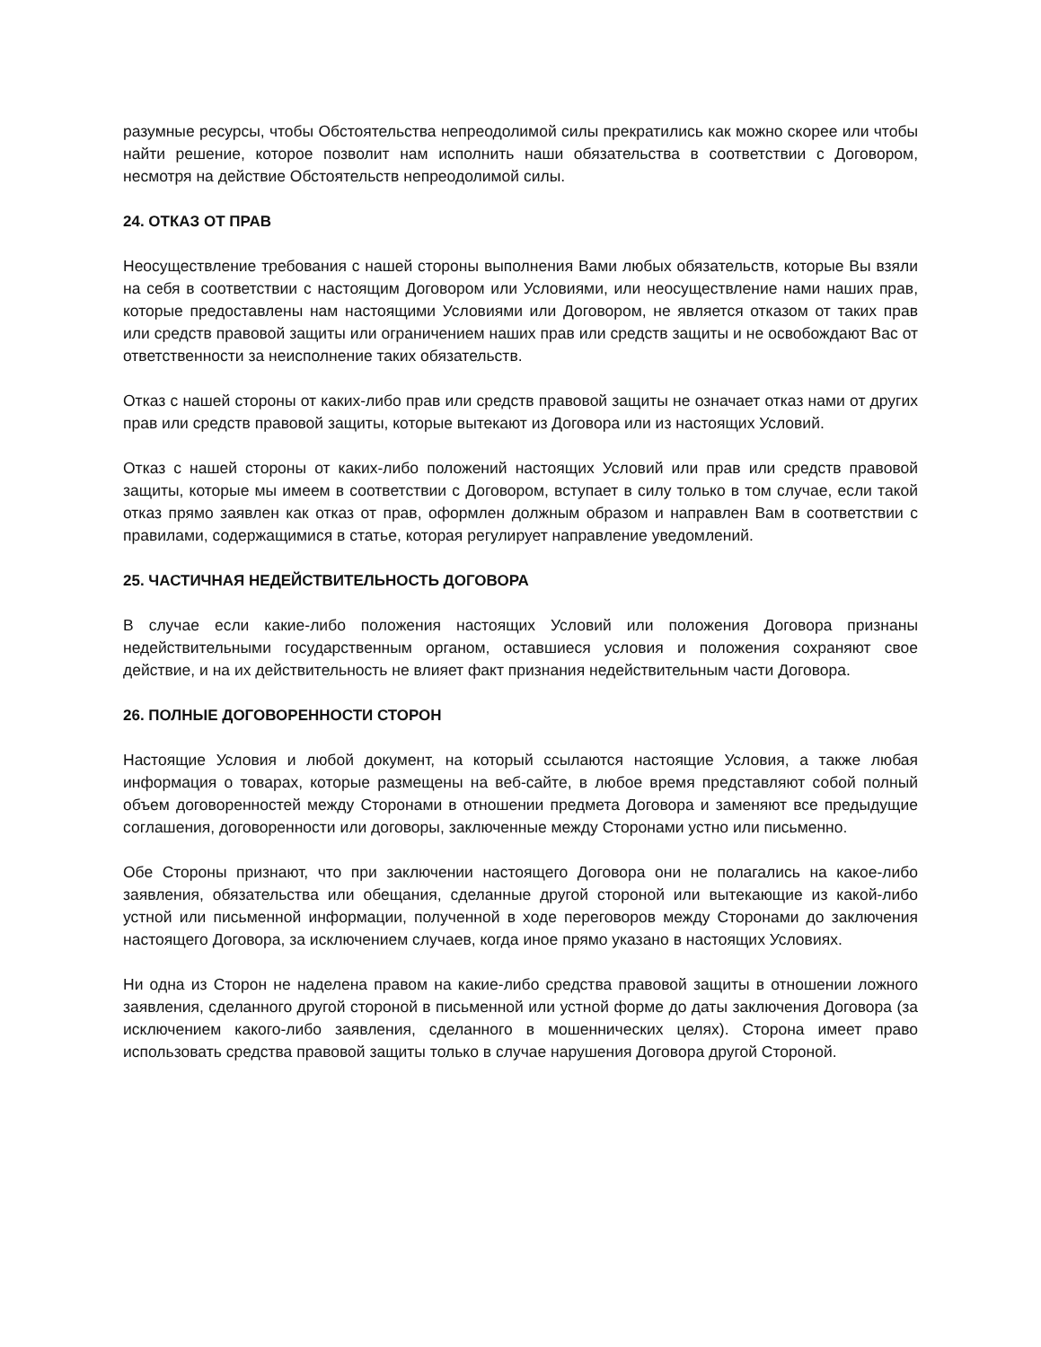разумные ресурсы, чтобы Обстоятельства непреодолимой силы прекратились как можно скорее или чтобы найти решение, которое позволит нам исполнить наши обязательства в соответствии с Договором, несмотря на действие Обстоятельств непреодолимой силы.
24. ОТКАЗ ОТ ПРАВ
Неосуществление требования с нашей стороны выполнения Вами любых обязательств, которые Вы взяли на себя в соответствии с настоящим Договором или Условиями, или неосуществление нами наших прав, которые предоставлены нам настоящими Условиями или Договором, не является отказом от таких прав или средств правовой защиты или ограничением наших прав или средств защиты и не освобождают Вас от ответственности за неисполнение таких обязательств.
Отказ с нашей стороны от каких-либо прав или средств правовой защиты не означает отказ нами от других прав или средств правовой защиты, которые вытекают из Договора или из настоящих Условий.
Отказ с нашей стороны от каких-либо положений настоящих Условий или прав или средств правовой защиты, которые мы имеем в соответствии с Договором, вступает в силу только в том случае, если такой отказ прямо заявлен как отказ от прав, оформлен должным образом и направлен Вам в соответствии с правилами, содержащимися в статье, которая регулирует направление уведомлений.
25. ЧАСТИЧНАЯ НЕДЕЙСТВИТЕЛЬНОСТЬ ДОГОВОРА
В случае если какие-либо положения настоящих Условий или положения Договора признаны недействительными государственным органом, оставшиеся условия и положения сохраняют свое действие, и на их действительность не влияет факт признания недействительным части Договора.
26. ПОЛНЫЕ ДОГОВОРЕННОСТИ СТОРОН
Настоящие Условия и любой документ, на который ссылаются настоящие Условия, а также любая информация о товарах, которые размещены на веб-сайте, в любое время представляют собой полный объем договоренностей между Сторонами в отношении предмета Договора и заменяют все предыдущие соглашения, договоренности или договоры, заключенные между Сторонами устно или письменно.
Обе Стороны признают, что при заключении настоящего Договора они не полагались на какое-либо заявления, обязательства или обещания, сделанные другой стороной или вытекающие из какой-либо устной или письменной информации, полученной в ходе переговоров между Сторонами до заключения настоящего Договора, за исключением случаев, когда иное прямо указано в настоящих Условиях.
Ни одна из Сторон не наделена правом на какие-либо средства правовой защиты в отношении ложного заявления, сделанного другой стороной в письменной или устной форме до даты заключения Договора (за исключением какого-либо заявления, сделанного в мошеннических целях). Сторона имеет право использовать средства правовой защиты только в случае нарушения Договора другой Стороной.